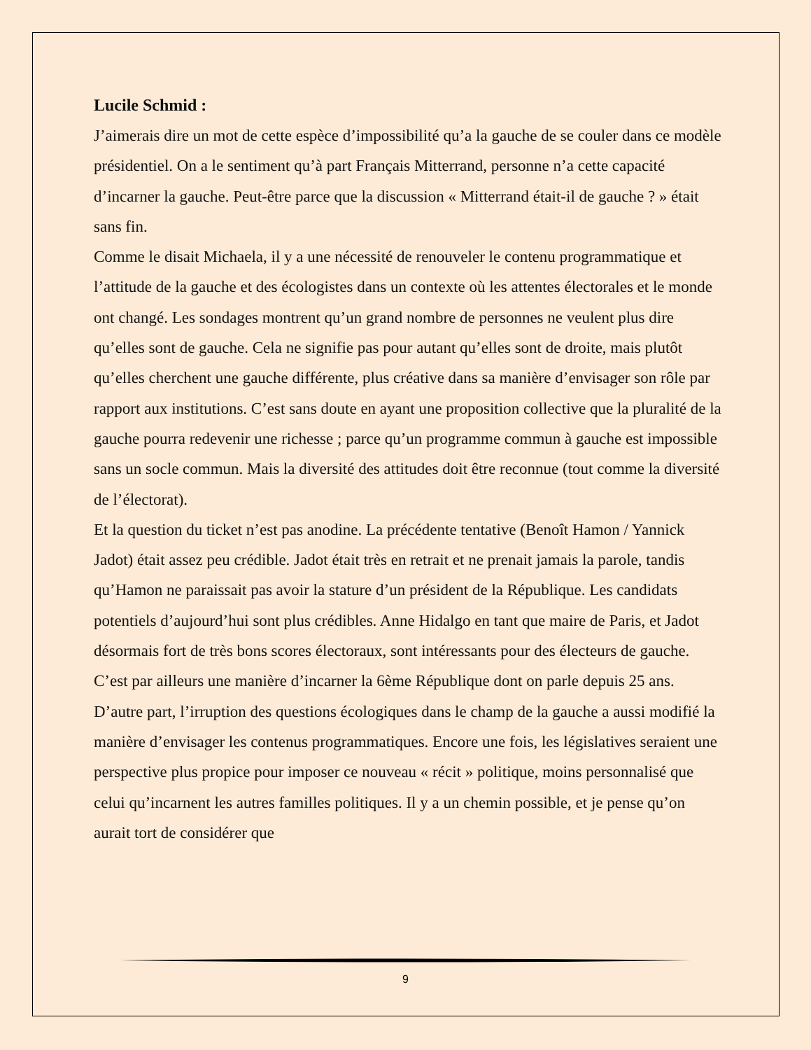Lucile Schmid :
J’aimerais dire un mot de cette espèce d’impossibilité qu’a la gauche de se couler dans ce modèle présidentiel. On a le sentiment qu’à part Français Mitterrand, personne n’a cette capacité d’incarner la gauche. Peut-être parce que la discussion « Mitterrand était-il de gauche ? » était sans fin.
Comme le disait Michaela, il y a une nécessité de renouveler le contenu programmatique et l’attitude de la gauche et des écologistes dans un contexte où les attentes électorales et le monde ont changé. Les sondages montrent qu’un grand nombre de personnes ne veulent plus dire qu’elles sont de gauche. Cela ne signifie pas pour autant qu’elles sont de droite, mais plutôt qu’elles cherchent une gauche différente, plus créative dans sa manière d’envisager son rôle par rapport aux institutions. C’est sans doute en ayant une proposition collective que la pluralité de la gauche pourra redevenir une richesse ; parce qu’un programme commun à gauche est impossible sans un socle commun. Mais la diversité des attitudes doit être reconnue (tout comme la diversité de l’électorat).
Et la question du ticket n’est pas anodine. La précédente tentative (Benoît Hamon / Yannick Jadot) était assez peu crédible. Jadot était très en retrait et ne prenait jamais la parole, tandis qu’Hamon ne paraissait pas avoir la stature d’un président de la République. Les candidats potentiels d’aujourd’hui sont plus crédibles. Anne Hidalgo en tant que maire de Paris, et Jadot désormais fort de très bons scores électoraux, sont intéressants pour des électeurs de gauche. C’est par ailleurs une manière d’incarner la 6ème République dont on parle depuis 25 ans.
D’autre part, l’irruption des questions écologiques dans le champ de la gauche a aussi modifié la manière d’envisager les contenus programmatiques. Encore une fois, les législatives seraient une perspective plus propice pour imposer ce nouveau « récit » politique, moins personnalisé que celui qu’incarnent les autres familles politiques. Il y a un chemin possible, et je pense qu’on aurait tort de considérer que
9